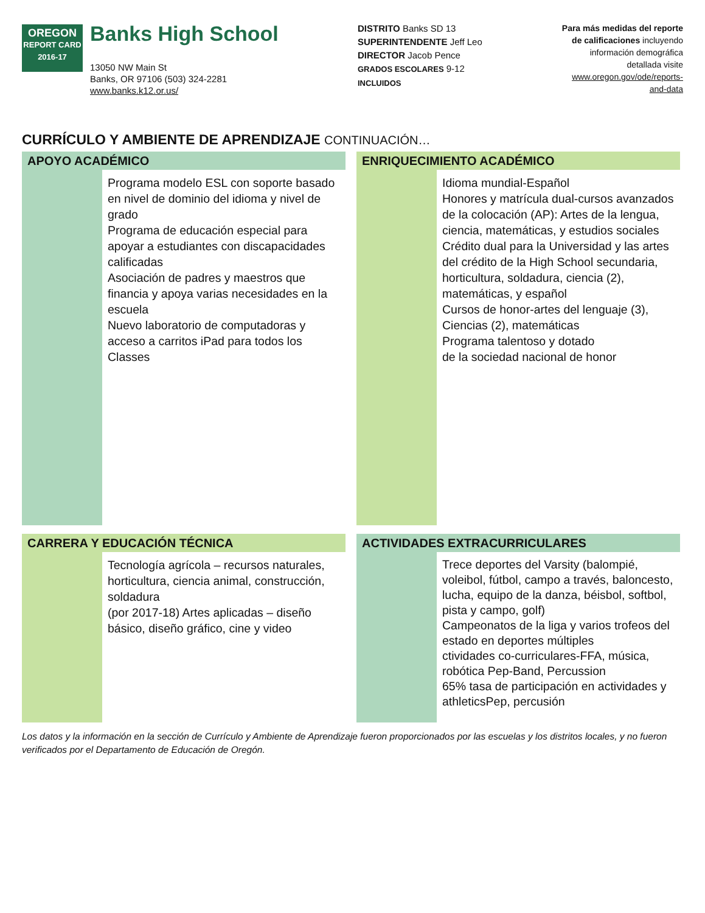OREGON
REPORT CARD
2016-17
Banks High School
13050 NW Main St
Banks, OR 97106 (503) 324-2281
www.banks.k12.or.us/
DISTRITO Banks SD 13
SUPERINTENDENTE Jeff Leo
DIRECTOR Jacob Pence
GRADOS ESCOLARES 9-12
INCLUIDOS
Para más medidas del reporte de calificaciones incluyendo información demográfica detallada visite www.oregon.gov/ode/reports-and-data
CURRÍCULO Y AMBIENTE DE APRENDIZAJE CONTINUACIÓN…
APOYO ACADÉMICO
Programa modelo ESL con soporte basado en nivel de dominio del idioma y nivel de grado
Programa de educación especial para apoyar a estudiantes con discapacidades calificadas
Asociación de padres y maestros que financia y apoya varias necesidades en la escuela
Nuevo laboratorio de computadoras y acceso a carritos iPad para todos los Classes
ENRIQUECIMIENTO ACADÉMICO
Idioma mundial-Español
Honores y matrícula dual-cursos avanzados de la colocación (AP): Artes de la lengua, ciencia, matemáticas, y estudios sociales
Crédito dual para la Universidad y las artes del crédito de la High School secundaria, horticultura, soldadura, ciencia (2), matemáticas, y español
Cursos de honor-artes del lenguaje (3), Ciencias (2), matemáticas
Programa talentoso y dotado
de la sociedad nacional de honor
CARRERA Y EDUCACIÓN TÉCNICA
Tecnología agrícola – recursos naturales, horticultura, ciencia animal, construcción, soldadura
(por 2017-18) Artes aplicadas – diseño básico, diseño gráfico, cine y video
ACTIVIDADES EXTRACURRICULARES
Trece deportes del Varsity (balompié, voleibol, fútbol, campo a través, baloncesto, lucha, equipo de la danza, béisbol, softbol, pista y campo, golf)
Campeonatos de la liga y varios trofeos del estado en deportes múltiples
ctividades co-curriculares-FFA, música, robótica Pep-Band, Percussion
65% tasa de participación en actividades y athleticsPep, percusión
Los datos y la información en la sección de Currículo y Ambiente de Aprendizaje fueron proporcionados por las escuelas y los distritos locales, y no fueron verificados por el Departamento de Educación de Oregón.